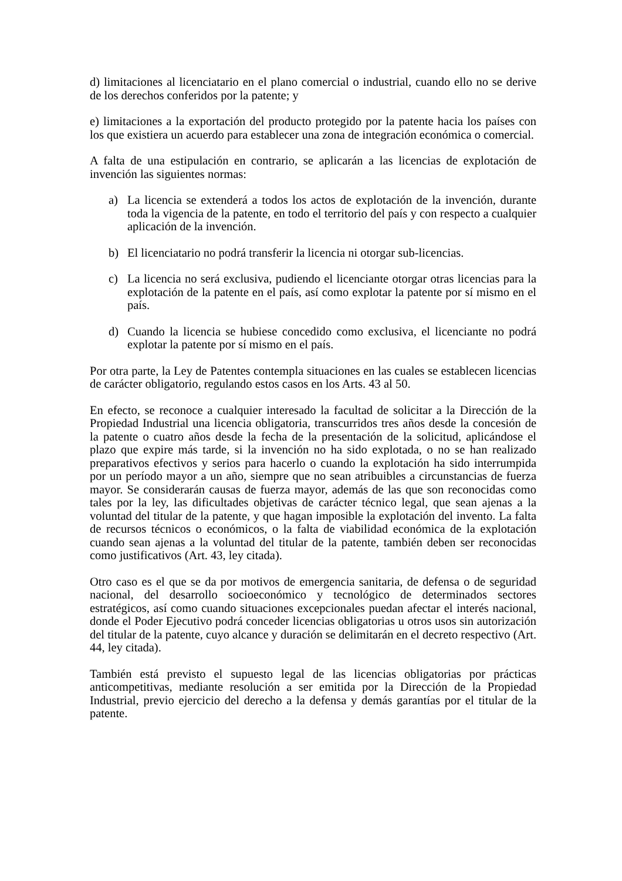d) limitaciones al licenciatario en el plano comercial o industrial, cuando ello no se derive de los derechos conferidos por la patente; y
e) limitaciones a la exportación del producto protegido por la patente hacia los países con los que existiera un acuerdo para establecer una zona de integración económica o comercial.
A falta de una estipulación en contrario, se aplicarán a las licencias de explotación de invención las siguientes normas:
a) La licencia se extenderá a todos los actos de explotación de la invención, durante toda la vigencia de la patente, en todo el territorio del país y con respecto a cualquier aplicación de la invención.
b) El licenciatario no podrá transferir la licencia ni otorgar sub-licencias.
c) La licencia no será exclusiva, pudiendo el licenciante otorgar otras licencias para la explotación de la patente en el país, así como explotar la patente por sí mismo en el país.
d) Cuando la licencia se hubiese concedido como exclusiva, el licenciante no podrá explotar la patente por sí mismo en el país.
Por otra parte, la Ley de Patentes contempla situaciones en las cuales se establecen licencias de carácter obligatorio, regulando estos casos en los Arts. 43 al 50.
En efecto, se reconoce a cualquier interesado la facultad de solicitar a la Dirección de la Propiedad Industrial una licencia obligatoria, transcurridos tres años desde la concesión de la patente o cuatro años desde la fecha de la presentación de la solicitud, aplicándose el plazo que expire más tarde, si la invención no ha sido explotada, o no se han realizado preparativos efectivos y serios para hacerlo o cuando la explotación ha sido interrumpida por un período mayor a un año, siempre que no sean atribuibles a circunstancias de fuerza mayor. Se considerarán causas de fuerza mayor, además de las que son reconocidas como tales por la ley, las dificultades objetivas de carácter técnico legal, que sean ajenas a la voluntad del titular de la patente, y que hagan imposible la explotación del invento. La falta de recursos técnicos o económicos, o la falta de viabilidad económica de la explotación cuando sean ajenas a la voluntad del titular de la patente, también deben ser reconocidas como justificativos (Art. 43, ley citada).
Otro caso es el que se da por motivos de emergencia sanitaria, de defensa o de seguridad nacional, del desarrollo socioeconómico y tecnológico de determinados sectores estratégicos, así como cuando situaciones excepcionales puedan afectar el interés nacional, donde el Poder Ejecutivo podrá conceder licencias obligatorias u otros usos sin autorización del titular de la patente, cuyo alcance y duración se delimitarán en el decreto respectivo (Art. 44, ley citada).
También está previsto el supuesto legal de las licencias obligatorias por prácticas anticompetitivas, mediante resolución a ser emitida por la Dirección de la Propiedad Industrial, previo ejercicio del derecho a la defensa y demás garantías por el titular de la patente.